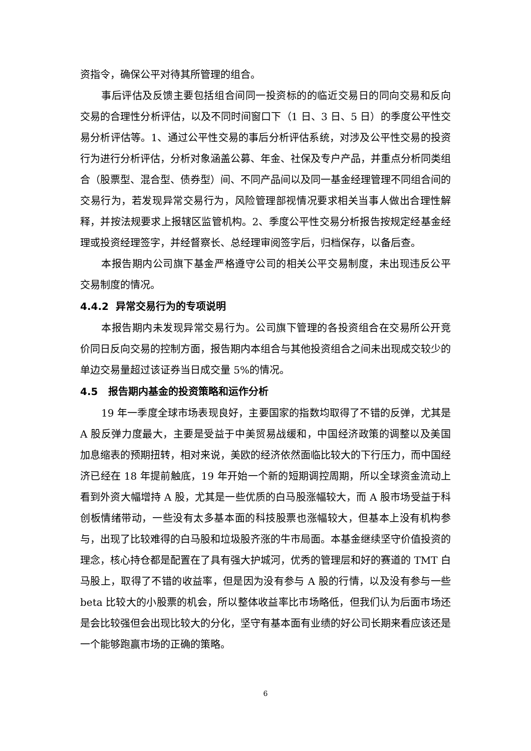资指令，确保公平对待其所管理的组合。
事后评估及反馈主要包括组合间同一投资标的的临近交易日的同向交易和反向交易的合理性分析评估，以及不同时间窗口下（1 日、3 日、5 日）的季度公平性交易分析评估等。1、通过公平性交易的事后分析评估系统，对涉及公平性交易的投资行为进行分析评估，分析对象涵盖公募、年金、社保及专户产品，并重点分析同类组合（股票型、混合型、债券型）间、不同产品间以及同一基金经理管理不同组合间的交易行为，若发现异常交易行为，风险管理部视情况要求相关当事人做出合理性解释，并按法规要求上报辖区监管机构。2、季度公平性交易分析报告按规定经基金经理或投资经理签字，并经督察长、总经理审阅签字后，归档保存，以备后查。
本报告期内公司旗下基金严格遵守公司的相关公平交易制度，未出现违反公平交易制度的情况。
4.4.2 异常交易行为的专项说明
本报告期内未发现异常交易行为。公司旗下管理的各投资组合在交易所公开竞价同日反向交易的控制方面，报告期内本组合与其他投资组合之间未出现成交较少的单边交易量超过该证券当日成交量 5%的情况。
4.5 报告期内基金的投资策略和运作分析
19 年一季度全球市场表现良好，主要国家的指数均取得了不错的反弹，尤其是 A 股反弹力度最大，主要是受益于中美贸易战缓和，中国经济政策的调整以及美国加息缩表的预期扭转，相对来说，美欧的经济依然面临比较大的下行压力，而中国经济已经在 18 年提前触底，19 年开始一个新的短期调控周期，所以全球资金流动上看到外资大幅增持 A 股，尤其是一些优质的白马股涨幅较大，而 A 股市场受益于科创板情绪带动，一些没有太多基本面的科技股票也涨幅较大，但基本上没有机构参与，出现了比较难得的白马股和垃圾股齐涨的牛市局面。本基金继续坚守价值投资的理念，核心持仓都是配置在了具有强大护城河，优秀的管理层和好的赛道的 TMT 白马股上，取得了不错的收益率，但是因为没有参与 A 股的行情，以及没有参与一些 beta 比较大的小股票的机会，所以整体收益率比市场略低，但我们认为后面市场还是会比较强但会出现比较大的分化，坚守有基本面有业绩的好公司长期来看应该还是一个能够跑赢市场的正确的策略。
6